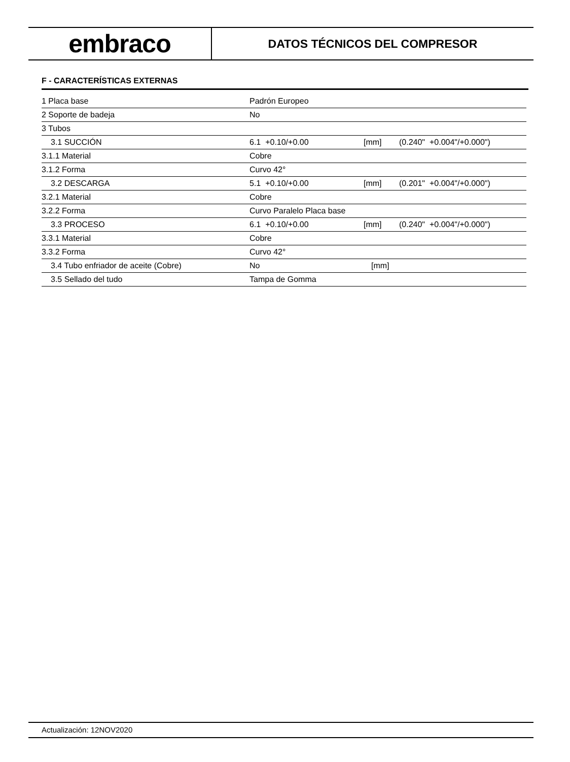embraco
DATOS TÉCNICOS DEL COMPRESOR
F - CARACTERÍSTICAS EXTERNAS
| 1 Placa base | Padrón Europeo | | |
| 2 Soporte de badeja | No | | |
| 3 Tubos | | | |
| 3.1 SUCCIÓN | 6.1 +0.10/+0.00 | [mm] | (0.240" +0.004"/+0.000") |
| 3.1.1 Material | Cobre | | |
| 3.1.2 Forma | Curvo 42° | | |
| 3.2 DESCARGA | 5.1 +0.10/+0.00 | [mm] | (0.201" +0.004"/+0.000") |
| 3.2.1 Material | Cobre | | |
| 3.2.2 Forma | Curvo Paralelo Placa base | | |
| 3.3 PROCESO | 6.1 +0.10/+0.00 | [mm] | (0.240" +0.004"/+0.000") |
| 3.3.1 Material | Cobre | | |
| 3.3.2 Forma | Curvo 42° | | |
| 3.4 Tubo enfriador de aceite (Cobre) | No | [mm] | |
| 3.5 Sellado del tudo | Tampa de Gomma | | |
Actualización: 12NOV2020